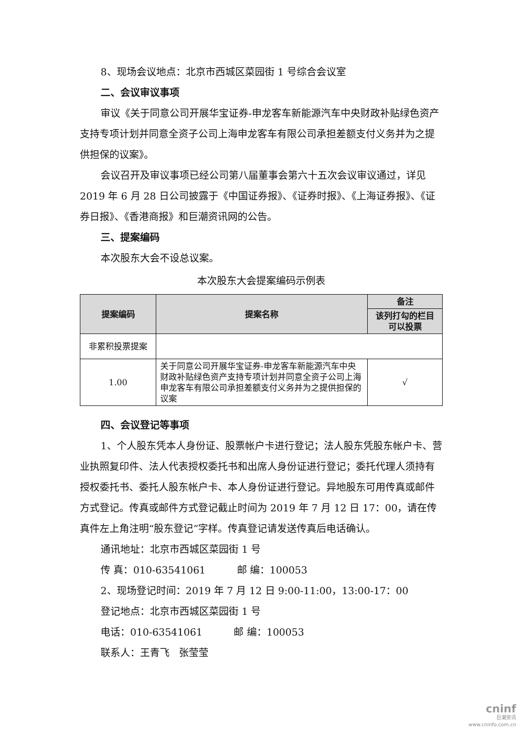8、现场会议地点：北京市西城区菜园街 1 号综合会议室
二、会议审议事项
审议《关于同意公司开展华宝证券-申龙客车新能源汽车中央财政补贴绿色资产支持专项计划并同意全资子公司上海申龙客车有限公司承担差额支付义务并为之提供担保的议案》。
会议召开及审议事项已经公司第八届董事会第六十五次会议审议通过，详见 2019 年 6 月 28 日公司披露于《中国证券报》、《证券时报》、《上海证券报》、《证券日报》、《香港商报》和巨潮资讯网的公告。
三、提案编码
本次股东大会不设总议案。
本次股东大会提案编码示例表
| 提案编码 | 提案名称 | 备注 |
| --- | --- | --- |
| | | 该列打勾的栏目可以投票 |
| 非累积投票提案 | | |
| 1.00 | 关于同意公司开展华宝证券-申龙客车新能源汽车中央财政补贴绿色资产支持专项计划并同意全资子公司上海申龙客车有限公司承担差额支付义务并为之提供担保的议案 | √ |
四、会议登记等事项
1、个人股东凭本人身份证、股票帐户卡进行登记；法人股东凭股东帐户卡、营业执照复印件、法人代表授权委托书和出席人身份证进行登记；委托代理人须持有授权委托书、委托人股东帐户卡、本人身份证进行登记。异地股东可用传真或邮件方式登记。传真或邮件方式登记截止时间为 2019 年 7 月 12 日 17：00，请在传真件左上角注明“股东登记”字样。传真登记请发送传真后电话确认。
通讯地址：北京市西城区菜园街 1 号
传 真：010-63541061 邮 编：100053
2、现场登记时间：2019 年 7 月 12 日 9:00-11:00，13:00-17：00
登记地点：北京市西城区菜园街 1 号
电话：010-63541061 邮 编：100053
联系人：王青飞 张莹莹
cninf
巨潮资讯
www.cninfo.com.cn